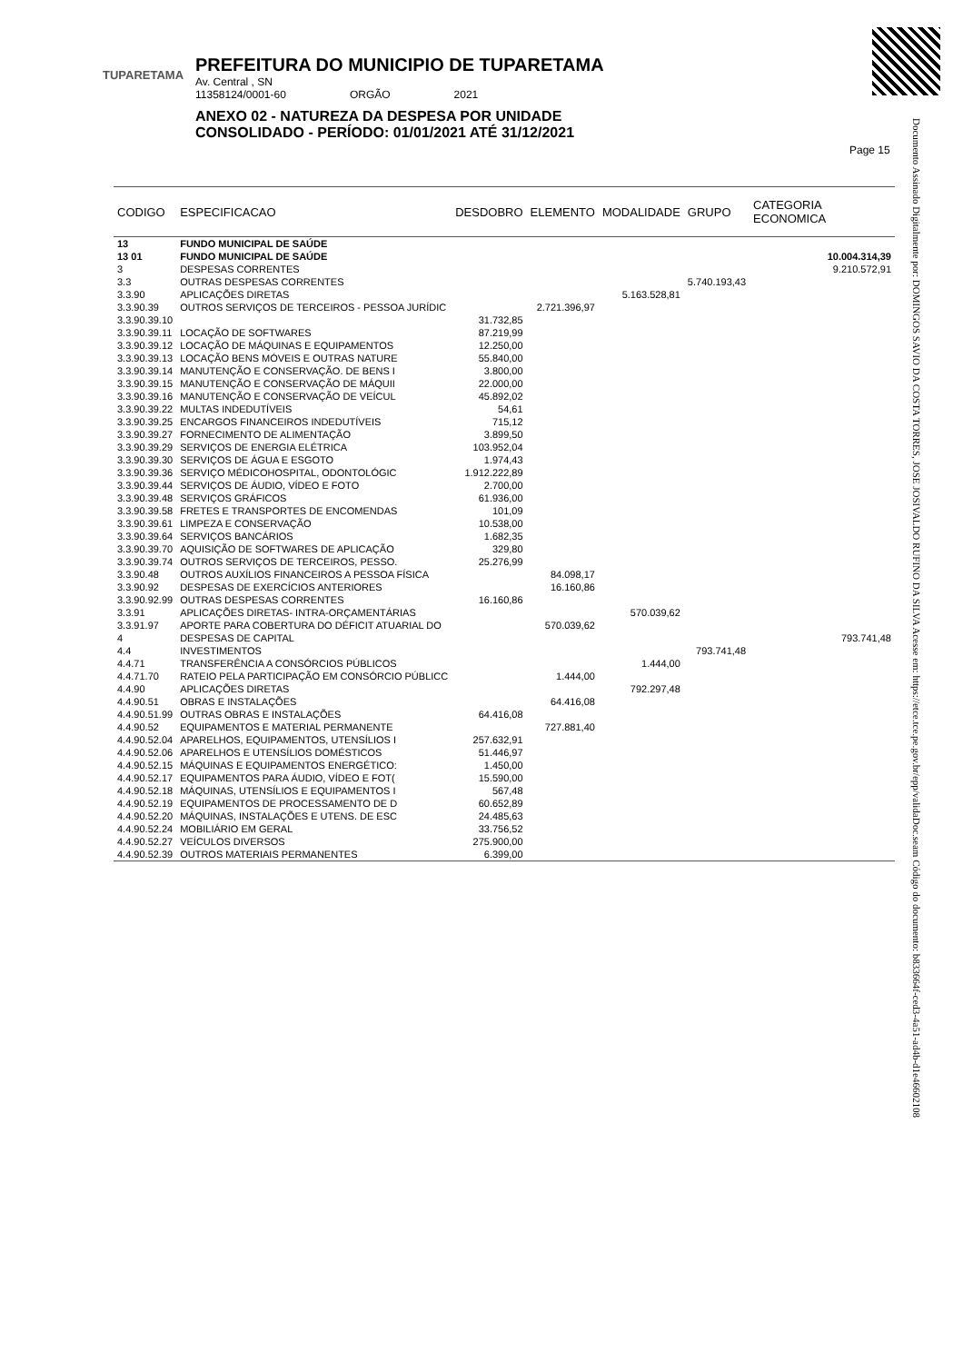TUPARETAMA
PREFEITURA DO MUNICIPIO DE TUPARETAMA
Av. Central , SN
11358124/0001-60 ORGÃO 2021
ANEXO 02 - NATUREZA DA DESPESA POR UNIDADE
CONSOLIDADO - PERÍODO: 01/01/2021 ATÉ 31/12/2021
Page 15
Documento Assinado Digitalmente por: DOMINGOS SAVIO DA COSTA TORRES, JOSE JOSIVALDO RUFINO DA SILVA Acesse em: https://etce.tce.pe.gov.br/epp/validaDoc.seam Código do documento: b833664f-ced3-4a51-ad4b-d1e46602108
| CODIGO | ESPECIFICACAO | DESDOBRO | ELEMENTO | MODALIDADE | GRUPO | CATEGORIA ECONOMICA |
| --- | --- | --- | --- | --- | --- | --- |
| 13 | FUNDO MUNICIPAL DE SAÚDE | | | | | |
| 13 01 | FUNDO MUNICIPAL DE SAÚDE | | | | | 10.004.314,39 |
| 3 | DESPESAS CORRENTES | | | | | 9.210.572,91 |
| 3.3 | OUTRAS DESPESAS CORRENTES | | | | 5.740.193,43 | |
| 3.3.90 | APLICAÇÕES DIRETAS | | | 5.163.528,81 | | |
| 3.3.90.39 | OUTROS SERVIÇOS DE TERCEIROS - PESSOA JURÍDIC | | 2.721.396,97 | | | |
| 3.3.90.39.10 | | 31.732,85 | | | | |
| 3.3.90.39.11 | LOCAÇÃO DE SOFTWARES | 87.219,99 | | | | |
| 3.3.90.39.12 | LOCAÇÃO DE MÁQUINAS E EQUIPAMENTOS | 12.250,00 | | | | |
| 3.3.90.39.13 | LOCAÇÃO BENS MÓVEIS E OUTRAS NATURE | 55.840,00 | | | | |
| 3.3.90.39.14 | MANUTENÇÃO E CONSERVAÇÃO. DE BENS I | 3.800,00 | | | | |
| 3.3.90.39.15 | MANUTENÇÃO E CONSERVAÇÃO DE MÁQUII | 22.000,00 | | | | |
| 3.3.90.39.16 | MANUTENÇÃO E CONSERVAÇÃO DE VEÍCUL | 45.892,02 | | | | |
| 3.3.90.39.22 | MULTAS INDEDUTÍVEIS | 54,61 | | | | |
| 3.3.90.39.25 | ENCARGOS FINANCEIROS INDEDUTÍVEIS | 715,12 | | | | |
| 3.3.90.39.27 | FORNECIMENTO DE ALIMENTAÇÃO | 3.899,50 | | | | |
| 3.3.90.39.29 | SERVIÇOS DE ENERGIA ELÉTRICA | 103.952,04 | | | | |
| 3.3.90.39.30 | SERVIÇOS DE ÁGUA E ESGOTO | 1.974,43 | | | | |
| 3.3.90.39.36 | SERVIÇO MÉDICOHOSPITAL, ODONTOLÓGIC | 1.912.222,89 | | | | |
| 3.3.90.39.44 | SERVIÇOS DE ÁUDIO, VÍDEO E FOTO | 2.700,00 | | | | |
| 3.3.90.39.48 | SERVIÇOS GRÁFICOS | 61.936,00 | | | | |
| 3.3.90.39.58 | FRETES E TRANSPORTES DE ENCOMENDAS | 101,09 | | | | |
| 3.3.90.39.61 | LIMPEZA E CONSERVAÇÃO | 10.538,00 | | | | |
| 3.3.90.39.64 | SERVIÇOS BANCÁRIOS | 1.682,35 | | | | |
| 3.3.90.39.70 | AQUISIÇÃO DE SOFTWARES DE APLICAÇÃO | 329,80 | | | | |
| 3.3.90.39.74 | OUTROS SERVIÇOS DE TERCEIROS, PESSO. | 25.276,99 | | | | |
| 3.3.90.48 | OUTROS AUXÍLIOS FINANCEIROS A PESSOA FÍSICA | | 84.098,17 | | | |
| 3.3.90.92 | DESPESAS DE EXERCÍCIOS ANTERIORES | | 16.160,86 | | | |
| 3.3.90.92.99 | OUTRAS DESPESAS CORRENTES | 16.160,86 | | | | |
| 3.3.91 | APLICAÇÕES DIRETAS- INTRA-ORÇAMENTÁRIAS | | | 570.039,62 | | |
| 3.3.91.97 | APORTE PARA COBERTURA DO DÉFICIT ATUARIAL DO | | 570.039,62 | | | |
| 4 | DESPESAS DE CAPITAL | | | | | 793.741,48 |
| 4.4 | INVESTIMENTOS | | | | 793.741,48 | |
| 4.4.71 | TRANSFERÊNCIA A CONSÓRCIOS PÚBLICOS | | | 1.444,00 | | |
| 4.4.71.70 | RATEIO PELA PARTICIPAÇÃO EM CONSÓRCIO PÚBLICC | | 1.444,00 | | | |
| 4.4.90 | APLICAÇÕES DIRETAS | | | 792.297,48 | | |
| 4.4.90.51 | OBRAS E INSTALAÇÕES | | 64.416,08 | | | |
| 4.4.90.51.99 | OUTRAS OBRAS E INSTALAÇÕES | 64.416,08 | | | | |
| 4.4.90.52 | EQUIPAMENTOS E MATERIAL PERMANENTE | | 727.881,40 | | | |
| 4.4.90.52.04 | APARELHOS, EQUIPAMENTOS, UTENSÍLIOS I | 257.632,91 | | | | |
| 4.4.90.52.06 | APARELHOS E UTENSÍLIOS DOMÉSTICOS | 51.446,97 | | | | |
| 4.4.90.52.15 | MÁQUINAS E EQUIPAMENTOS ENERGÉTICO: | 1.450,00 | | | | |
| 4.4.90.52.17 | EQUIPAMENTOS PARA ÁUDIO, VÍDEO E FOT( | 15.590,00 | | | | |
| 4.4.90.52.18 | MÁQUINAS, UTENSÍLIOS E EQUIPAMENTOS I | 567,48 | | | | |
| 4.4.90.52.19 | EQUIPAMENTOS DE PROCESSAMENTO DE D | 60.652,89 | | | | |
| 4.4.90.52.20 | MÁQUINAS, INSTALAÇÕES E UTENS. DE ESC | 24.485,63 | | | | |
| 4.4.90.52.24 | MOBILIÁRIO EM GERAL | 33.756,52 | | | | |
| 4.4.90.52.27 | VEÍCULOS DIVERSOS | 275.900,00 | | | | |
| 4.4.90.52.39 | OUTROS MATERIAIS PERMANENTES | 6.399,00 | | | | |